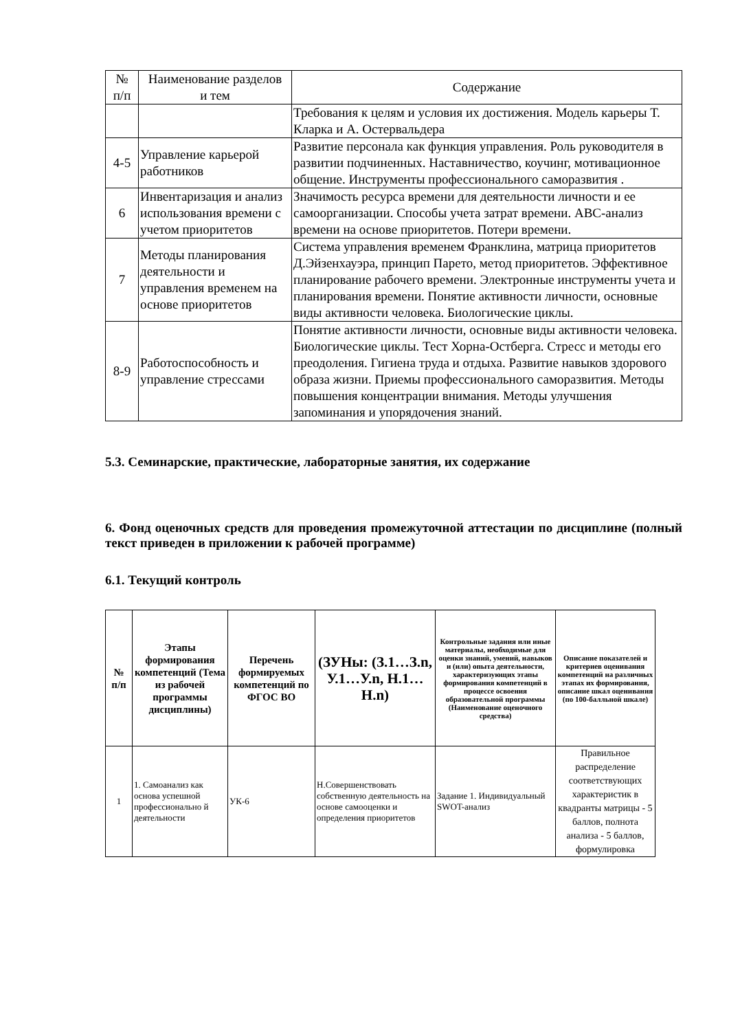| № п/п | Наименование разделов и тем | Содержание |
| | | Требования к целям и условия их достижения. Модель карьеры Т. Кларка и А. Остервальдера |
| 4-5 | Управление карьерой работников | Развитие персонала как функция управления. Роль руководителя в развитии подчиненных. Наставничество, коучинг, мотивационное общение. Инструменты профессионального саморазвития . |
| 6 | Инвентаризация и анализ использования времени с учетом приоритетов | Значимость ресурса времени для деятельности личности и ее самоорганизации. Способы учета затрат времени. АВС-анализ времени на основе приоритетов. Потери времени. |
| 7 | Методы планирования деятельности и управления временем на основе приоритетов | Система управления временем Франклина, матрица приоритетов Д.Эйзенхауэра, принцип Парето, метод приоритетов. Эффективное планирование рабочего времени. Электронные инструменты учета и планирования времени. Понятие активности личности, основные виды активности человека. Биологические циклы. |
| 8-9 | Работоспособность и управление стрессами | Понятие активности личности, основные виды активности человека. Биологические циклы. Тест Хорна-Остберга. Стресс и методы его преодоления. Гигиена труда и отдыха. Развитие навыков здорового образа жизни. Приемы профессионального саморазвития. Методы повышения концентрации внимания. Методы улучшения запоминания и упорядочения знаний. |
5.3. Семинарские, практические, лабораторные занятия, их содержание
6. Фонд оценочных средств для проведения промежуточной аттестации по дисциплине (полный текст приведен в приложении к рабочей программе)
6.1. Текущий контроль
| № п/п | Этапы формирования компетенций (Тема из рабочей программы дисциплины) | Перечень формируемых компетенций по ФГОС ВО | (ЗУНы: (З.1…З.n, У.1…У.n, Н.1…Н.n) | Контрольные задания или иные материалы, необходимые для оценки знаний, умений, навыков и (или) опыта деятельности, характеризующих этапы формирования компетенций в процессе освоения образовательной программы (Наименование оценочного средства) | Описание показателей и критериев оценивания компетенций на различных этапах их формирования, описание шкал оценивания (по 100-балльной шкале) |
| --- | --- | --- | --- | --- | --- |
| 1 | 1. Самоанализ как основа успешной профессионально й деятельности | УК-6 | Н.Совершенствовать собственную деятельность на основе самооценки и определения приоритетов | Задание 1. Индивидуальный SWOT-анализ | Правильное распределение соответствующих характеристик в квадранты матрицы - 5 баллов, полнота анализа - 5 баллов, формулировка |